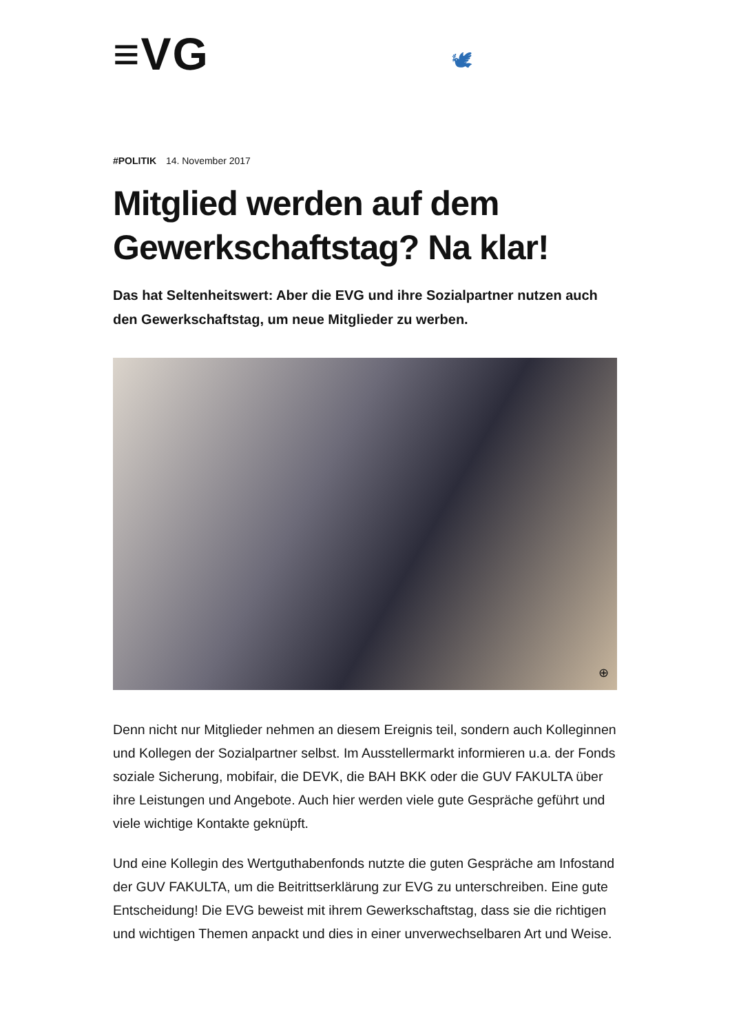≡VG 🕊
#POLITIK 14. November 2017
Mitglied werden auf dem Gewerkschaftstag? Na klar!
Das hat Seltenheitswert: Aber die EVG und ihre Sozialpartner nutzen auch den Gewerkschaftstag, um neue Mitglieder zu werben.
⊕
Denn nicht nur Mitglieder nehmen an diesem Ereignis teil, sondern auch Kolleginnen und Kollegen der Sozialpartner selbst. Im Ausstellermarkt informieren u.a. der Fonds soziale Sicherung, mobifair, die DEVK, die BAH BKK oder die GUV FAKULTA über ihre Leistungen und Angebote. Auch hier werden viele gute Gespräche geführt und viele wichtige Kontakte geknüpft.
Und eine Kollegin des Wertguthabenfonds nutzte die guten Gespräche am Infostand der GUV FAKULTA, um die Beitrittserklärung zur EVG zu unterschreiben. Eine gute Entscheidung! Die EVG beweist mit ihrem Gewerkschaftstag, dass sie die richtigen und wichtigen Themen anpackt und dies in einer unverwechselbaren Art und Weise.